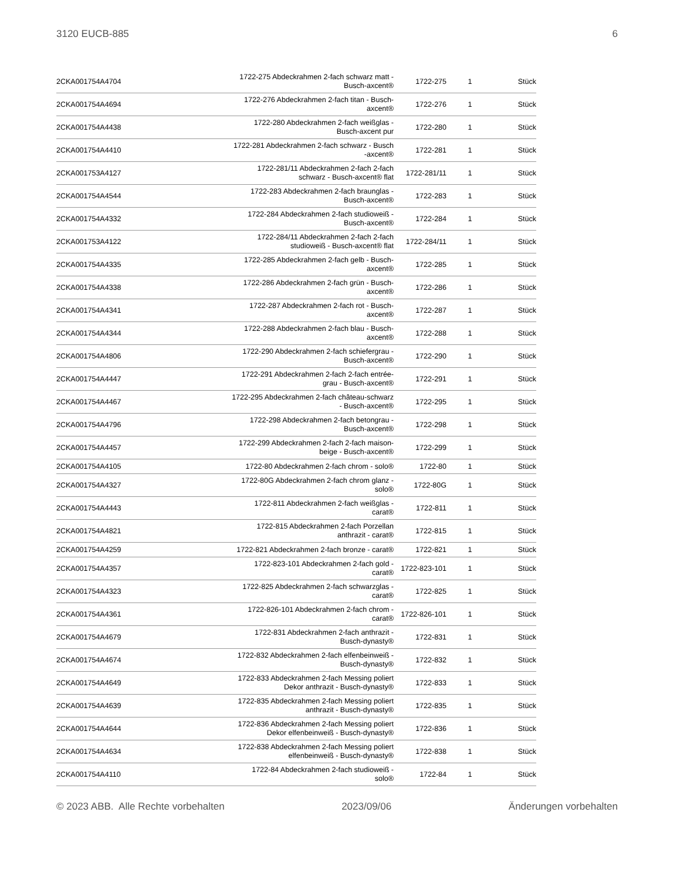3120 EUCB-885 6
| 2CKA001754A4704 | 1722-275 Abdeckrahmen 2-fach schwarz matt - Busch-axcent® | 1722-275 | 1 | Stück |
| 2CKA001754A4694 | 1722-276 Abdeckrahmen 2-fach titan - Busch- axcent® | 1722-276 | 1 | Stück |
| 2CKA001754A4438 | 1722-280 Abdeckrahmen 2-fach weißglas - Busch-axcent pur | 1722-280 | 1 | Stück |
| 2CKA001754A4410 | 1722-281 Abdeckrahmen 2-fach schwarz - Busch -axcent® | 1722-281 | 1 | Stück |
| 2CKA001753A4127 | 1722-281/11 Abdeckrahmen 2-fach 2-fach schwarz - Busch-axcent® flat | 1722-281/11 | 1 | Stück |
| 2CKA001754A4544 | 1722-283 Abdeckrahmen 2-fach braunglas - Busch-axcent® | 1722-283 | 1 | Stück |
| 2CKA001754A4332 | 1722-284 Abdeckrahmen 2-fach studioweiß - Busch-axcent® | 1722-284 | 1 | Stück |
| 2CKA001753A4122 | 1722-284/11 Abdeckrahmen 2-fach 2-fach studioweiß - Busch-axcent® flat | 1722-284/11 | 1 | Stück |
| 2CKA001754A4335 | 1722-285 Abdeckrahmen 2-fach gelb - Busch- axcent® | 1722-285 | 1 | Stück |
| 2CKA001754A4338 | 1722-286 Abdeckrahmen 2-fach grün - Busch- axcent® | 1722-286 | 1 | Stück |
| 2CKA001754A4341 | 1722-287 Abdeckrahmen 2-fach rot - Busch- axcent® | 1722-287 | 1 | Stück |
| 2CKA001754A4344 | 1722-288 Abdeckrahmen 2-fach blau - Busch- axcent® | 1722-288 | 1 | Stück |
| 2CKA001754A4806 | 1722-290 Abdeckrahmen 2-fach schiefergrau - Busch-axcent® | 1722-290 | 1 | Stück |
| 2CKA001754A4447 | 1722-291 Abdeckrahmen 2-fach 2-fach entrée- grau - Busch-axcent® | 1722-291 | 1 | Stück |
| 2CKA001754A4467 | 1722-295 Abdeckrahmen 2-fach château-schwarz - Busch-axcent® | 1722-295 | 1 | Stück |
| 2CKA001754A4796 | 1722-298 Abdeckrahmen 2-fach betongrau - Busch-axcent® | 1722-298 | 1 | Stück |
| 2CKA001754A4457 | 1722-299 Abdeckrahmen 2-fach 2-fach maison- beige - Busch-axcent® | 1722-299 | 1 | Stück |
| 2CKA001754A4105 | 1722-80 Abdeckrahmen 2-fach chrom - solo® | 1722-80 | 1 | Stück |
| 2CKA001754A4327 | 1722-80G Abdeckrahmen 2-fach chrom glanz - solo® | 1722-80G | 1 | Stück |
| 2CKA001754A4443 | 1722-811 Abdeckrahmen 2-fach weißglas - carat® | 1722-811 | 1 | Stück |
| 2CKA001754A4821 | 1722-815 Abdeckrahmen 2-fach Porzellan anthrazit - carat® | 1722-815 | 1 | Stück |
| 2CKA001754A4259 | 1722-821 Abdeckrahmen 2-fach bronze - carat® | 1722-821 | 1 | Stück |
| 2CKA001754A4357 | 1722-823-101 Abdeckrahmen 2-fach gold - carat® | 1722-823-101 | 1 | Stück |
| 2CKA001754A4323 | 1722-825 Abdeckrahmen 2-fach schwarzglas - carat® | 1722-825 | 1 | Stück |
| 2CKA001754A4361 | 1722-826-101 Abdeckrahmen 2-fach chrom - carat® | 1722-826-101 | 1 | Stück |
| 2CKA001754A4679 | 1722-831 Abdeckrahmen 2-fach anthrazit - Busch-dynasty® | 1722-831 | 1 | Stück |
| 2CKA001754A4674 | 1722-832 Abdeckrahmen 2-fach elfenbeinweiß - Busch-dynasty® | 1722-832 | 1 | Stück |
| 2CKA001754A4649 | 1722-833 Abdeckrahmen 2-fach Messing poliert Dekor anthrazit - Busch-dynasty® | 1722-833 | 1 | Stück |
| 2CKA001754A4639 | 1722-835 Abdeckrahmen 2-fach Messing poliert anthrazit - Busch-dynasty® | 1722-835 | 1 | Stück |
| 2CKA001754A4644 | 1722-836 Abdeckrahmen 2-fach Messing poliert Dekor elfenbeinweiß - Busch-dynasty® | 1722-836 | 1 | Stück |
| 2CKA001754A4634 | 1722-838 Abdeckrahmen 2-fach Messing poliert elfenbeinweiß - Busch-dynasty® | 1722-838 | 1 | Stück |
| 2CKA001754A4110 | 1722-84 Abdeckrahmen 2-fach studioweiß - solo® | 1722-84 | 1 | Stück |
© 2023 ABB. Alle Rechte vorbehalten 2023/09/06 Änderungen vorbehalten